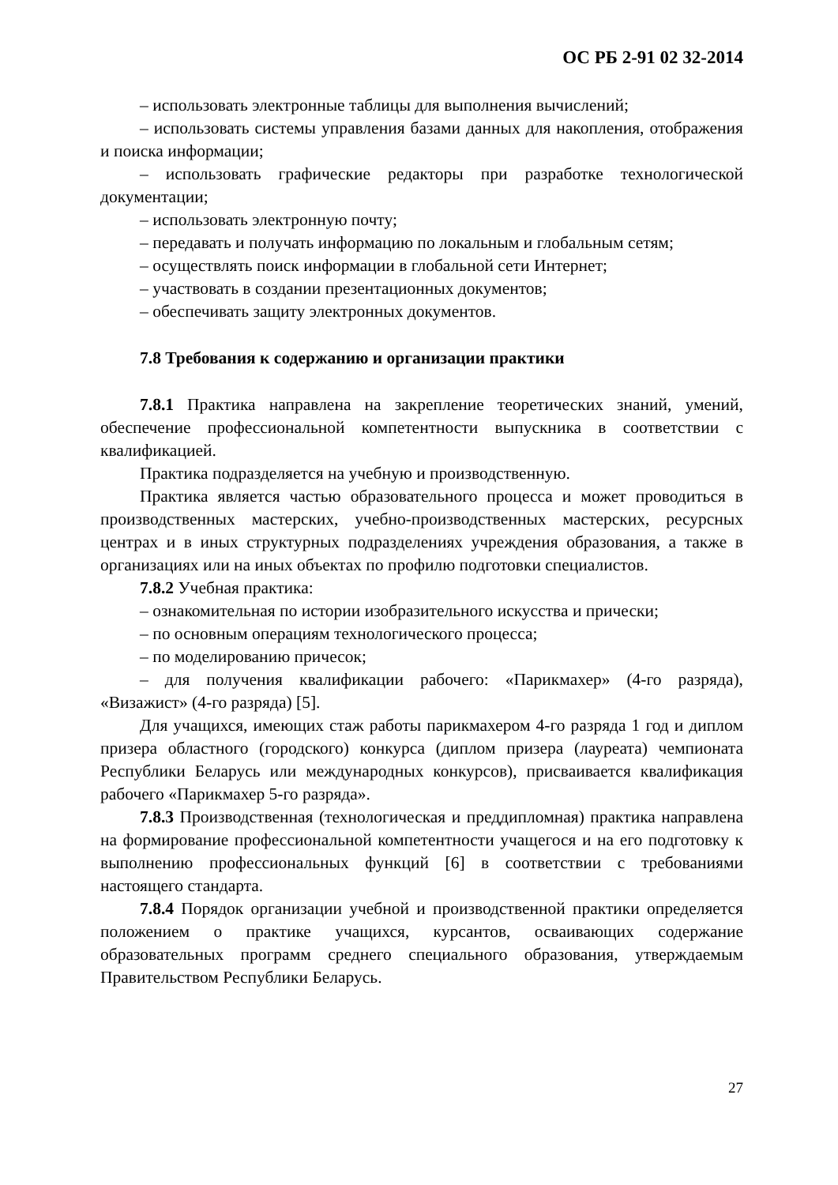ОС РБ 2-91 02 32-2014
– использовать электронные таблицы для выполнения вычислений;
– использовать системы управления базами данных для накопления, отображения и поиска информации;
– использовать графические редакторы при разработке технологической документации;
– использовать электронную почту;
– передавать и получать информацию по локальным и глобальным сетям;
– осуществлять поиск информации в глобальной сети Интернет;
– участвовать в создании презентационных документов;
– обеспечивать защиту электронных документов.
7.8 Требования к содержанию и организации практики
7.8.1 Практика направлена на закрепление теоретических знаний, умений, обеспечение профессиональной компетентности выпускника в соответствии с квалификацией.
Практика подразделяется на учебную и производственную.
Практика является частью образовательного процесса и может проводиться в производственных мастерских, учебно-производственных мастерских, ресурсных центрах и в иных структурных подразделениях учреждения образования, а также в организациях или на иных объектах по профилю подготовки специалистов.
7.8.2 Учебная практика:
– ознакомительная по истории изобразительного искусства и прически;
– по основным операциям технологического процесса;
– по моделированию причесок;
– для получения квалификации рабочего: «Парикмахер» (4-го разряда), «Визажист» (4-го разряда) [5].
Для учащихся, имеющих стаж работы парикмахером 4-го разряда 1 год и диплом призера областного (городского) конкурса (диплом призера (лауреата) чемпионата Республики Беларусь или международных конкурсов), присваивается квалификация рабочего «Парикмахер 5-го разряда».
7.8.3 Производственная (технологическая и преддипломная) практика направлена на формирование профессиональной компетентности учащегося и на его подготовку к выполнению профессиональных функций [6] в соответствии с требованиями настоящего стандарта.
7.8.4 Порядок организации учебной и производственной практики определяется положением о практике учащихся, курсантов, осваивающих содержание образовательных программ среднего специального образования, утверждаемым Правительством Республики Беларусь.
27